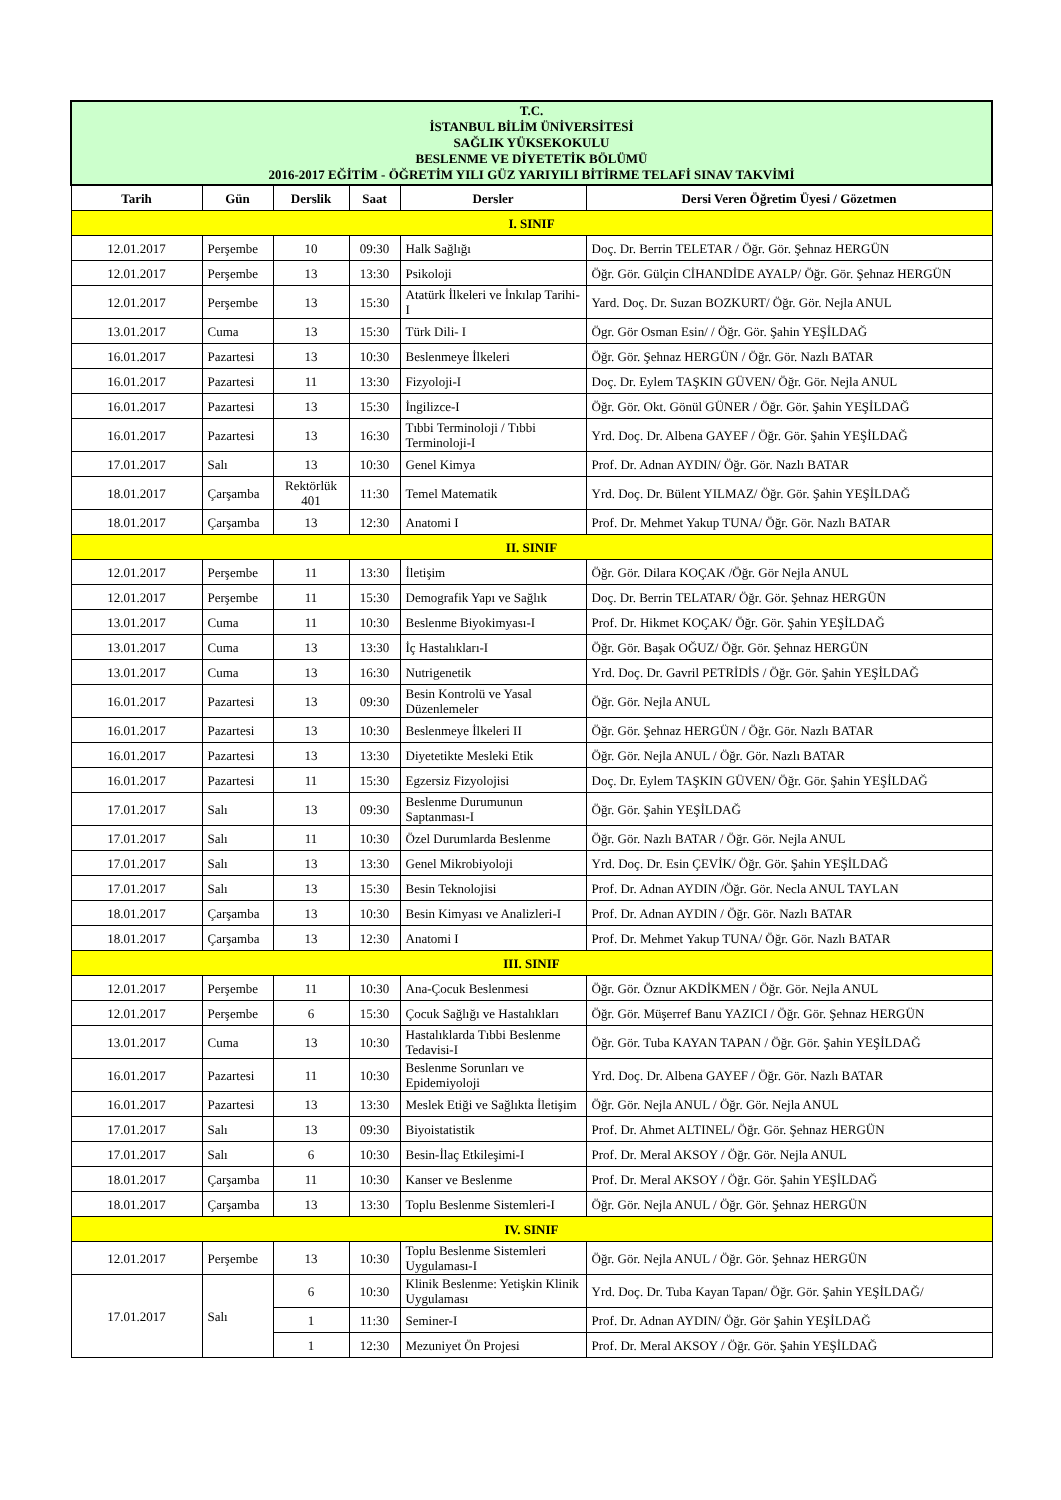| T.C. İSTANBUL BİLİM ÜNİVERSİTESİ SAĞLIK YÜKSEKOKULU BESLENME VE DİYETETİK BÖLÜMÜ 2016-2017 EĞİTİM - ÖĞRETİM YILI GÜZ YARIYILI BİTİRME TELAFİ SINAV TAKVİMİ | | | | | |
| Tarih | Gün | Derslik | Saat | Dersler | Dersi Veren Öğretim Üyesi / Gözetmen |
| I. SINIF | | | | | |
| 12.01.2017 | Perşembe | 10 | 09:30 | Halk Sağlığı | Doç. Dr. Berrin TELETAR / Öğr. Gör. Şehnaz HERGÜN |
| 12.01.2017 | Perşembe | 13 | 13:30 | Psikoloji | Öğr. Gör. Gülçin CİHANDİDE AYALP/ Öğr. Gör. Şehnaz HERGÜN |
| 12.01.2017 | Perşembe | 13 | 15:30 | Atatürk İlkeleri ve İnkılap Tarihi-I | Yard. Doç. Dr. Suzan BOZKURT/ Öğr. Gör. Nejla ANUL |
| 13.01.2017 | Cuma | 13 | 15:30 | Türk Dili- I | Ögr. Gör Osman Esin/ / Öğr. Gör. Şahin YEŞİLDAĞ |
| 16.01.2017 | Pazartesi | 13 | 10:30 | Beslenmeye İlkeleri | Öğr. Gör. Şehnaz HERGÜN / Öğr. Gör. Nazlı BATAR |
| 16.01.2017 | Pazartesi | 11 | 13:30 | Fizyoloji-I | Doç. Dr. Eylem TAŞKIN GÜVEN/ Öğr. Gör. Nejla ANUL |
| 16.01.2017 | Pazartesi | 13 | 15:30 | İngilizce-I | Öğr. Gör. Okt. Gönül GÜNER / Öğr. Gör. Şahin YEŞİLDAĞ |
| 16.01.2017 | Pazartesi | 13 | 16:30 | Tıbbi Terminoloji / Tıbbi Terminoloji-I | Yrd. Doç. Dr. Albena GAYEF / Öğr. Gör. Şahin YEŞİLDAĞ |
| 17.01.2017 | Salı | 13 | 10:30 | Genel Kimya | Prof. Dr. Adnan AYDIN/ Öğr. Gör. Nazlı BATAR |
| 18.01.2017 | Çarşamba | Rektörlük 401 | 11:30 | Temel Matematik | Yrd. Doç. Dr. Bülent YILMAZ/ Öğr. Gör. Şahin YEŞİLDAĞ |
| 18.01.2017 | Çarşamba | 13 | 12:30 | Anatomi I | Prof. Dr. Mehmet Yakup TUNA/ Öğr. Gör. Nazlı BATAR |
| II. SINIF | | | | | |
| 12.01.2017 | Perşembe | 11 | 13:30 | İletişim | Öğr. Gör. Dilara KOÇAK /Öğr. Gör Nejla ANUL |
| 12.01.2017 | Perşembe | 11 | 15:30 | Demografik Yapı ve Sağlık | Doç. Dr. Berrin TELATAR/ Öğr. Gör. Şehnaz HERGÜN |
| 13.01.2017 | Cuma | 11 | 10:30 | Beslenme Biyokimyası-I | Prof. Dr. Hikmet KOÇAK/ Öğr. Gör. Şahin YEŞİLDAĞ |
| 13.01.2017 | Cuma | 13 | 13:30 | İç Hastalıkları-I | Öğr. Gör. Başak OĞUZ/ Öğr. Gör. Şehnaz HERGÜN |
| 13.01.2017 | Cuma | 13 | 16:30 | Nutrigenetik | Yrd. Doç. Dr. Gavril PETRİDİS / Öğr. Gör. Şahin YEŞİLDAĞ |
| 16.01.2017 | Pazartesi | 13 | 09:30 | Besin Kontrolü ve Yasal Düzenlemeler | Öğr. Gör. Nejla ANUL |
| 16.01.2017 | Pazartesi | 13 | 10:30 | Beslenmeye İlkeleri II | Öğr. Gör. Şehnaz HERGÜN / Öğr. Gör. Nazlı BATAR |
| 16.01.2017 | Pazartesi | 13 | 13:30 | Diyetetikte Mesleki Etik | Öğr. Gör. Nejla ANUL / Öğr. Gör. Nazlı BATAR |
| 16.01.2017 | Pazartesi | 11 | 15:30 | Egzersiz Fizyolojisi | Doç. Dr. Eylem TAŞKIN GÜVEN/ Öğr. Gör. Şahin YEŞİLDAĞ |
| 17.01.2017 | Salı | 13 | 09:30 | Beslenme Durumunun Saptanması-I | Öğr. Gör. Şahin YEŞİLDAĞ |
| 17.01.2017 | Salı | 11 | 10:30 | Özel Durumlarda Beslenme | Öğr. Gör. Nazlı BATAR / Öğr. Gör. Nejla ANUL |
| 17.01.2017 | Salı | 13 | 13:30 | Genel Mikrobiyoloji | Yrd. Doç. Dr. Esin ÇEVİK/ Öğr. Gör. Şahin YEŞİLDAĞ |
| 17.01.2017 | Salı | 13 | 15:30 | Besin Teknolojisi | Prof. Dr. Adnan AYDIN /Öğr. Gör. Necla ANUL TAYLAN |
| 18.01.2017 | Çarşamba | 13 | 10:30 | Besin Kimyası ve Analizleri-I | Prof. Dr. Adnan AYDIN / Öğr. Gör. Nazlı BATAR |
| 18.01.2017 | Çarşamba | 13 | 12:30 | Anatomi I | Prof. Dr. Mehmet Yakup TUNA/ Öğr. Gör. Nazlı BATAR |
| III. SINIF | | | | | |
| 12.01.2017 | Perşembe | 11 | 10:30 | Ana-Çocuk Beslenmesi | Öğr. Gör. Öznur AKDİKMEN / Öğr. Gör. Nejla ANUL |
| 12.01.2017 | Perşembe | 6 | 15:30 | Çocuk Sağlığı ve Hastalıkları | Öğr. Gör. Müşerref Banu YAZICI / Öğr. Gör. Şehnaz HERGÜN |
| 13.01.2017 | Cuma | 13 | 10:30 | Hastalıklarda Tıbbi Beslenme Tedavisi-I | Öğr. Gör. Tuba KAYAN TAPAN / Öğr. Gör. Şahin YEŞİLDAĞ |
| 16.01.2017 | Pazartesi | 11 | 10:30 | Beslenme Sorunları ve Epidemiyoloji | Yrd. Doç. Dr. Albena GAYEF / Öğr. Gör. Nazlı BATAR |
| 16.01.2017 | Pazartesi | 13 | 13:30 | Meslek Etiği ve Sağlıkta İletişim | Öğr. Gör. Nejla ANUL / Öğr. Gör. Nejla ANUL |
| 17.01.2017 | Salı | 13 | 09:30 | Biyoistatistik | Prof. Dr. Ahmet ALTINEL/ Öğr. Gör. Şehnaz HERGÜN |
| 17.01.2017 | Salı | 6 | 10:30 | Besin-İlaç Etkileşimi-I | Prof. Dr. Meral AKSOY / Öğr. Gör. Nejla ANUL |
| 18.01.2017 | Çarşamba | 11 | 10:30 | Kanser ve Beslenme | Prof. Dr. Meral AKSOY / Öğr. Gör. Şahin YEŞİLDAĞ |
| 18.01.2017 | Çarşamba | 13 | 13:30 | Toplu Beslenme Sistemleri-I | Öğr. Gör. Nejla ANUL / Öğr. Gör. Şehnaz HERGÜN |
| IV. SINIF | | | | | |
| 12.01.2017 | Perşembe | 13 | 10:30 | Toplu Beslenme Sistemleri Uygulaması-I | Öğr. Gör. Nejla ANUL / Öğr. Gör. Şehnaz HERGÜN |
| 17.01.2017 | Salı | 6 | 10:30 | Klinik Beslenme: Yetişkin Klinik Uygulaması | Yrd. Doç. Dr. Tuba Kayan Tapan/ Öğr. Gör. Şahin YEŞİLDAĞ/ |
| | | 1 | 11:30 | Seminer-I | Prof. Dr. Adnan AYDIN/ Öğr. Gör Şahin YEŞİLDAĞ |
| | | 1 | 12:30 | Mezuniyet Ön Projesi | Prof. Dr. Meral AKSOY / Öğr. Gör. Şahin YEŞİLDAĞ |